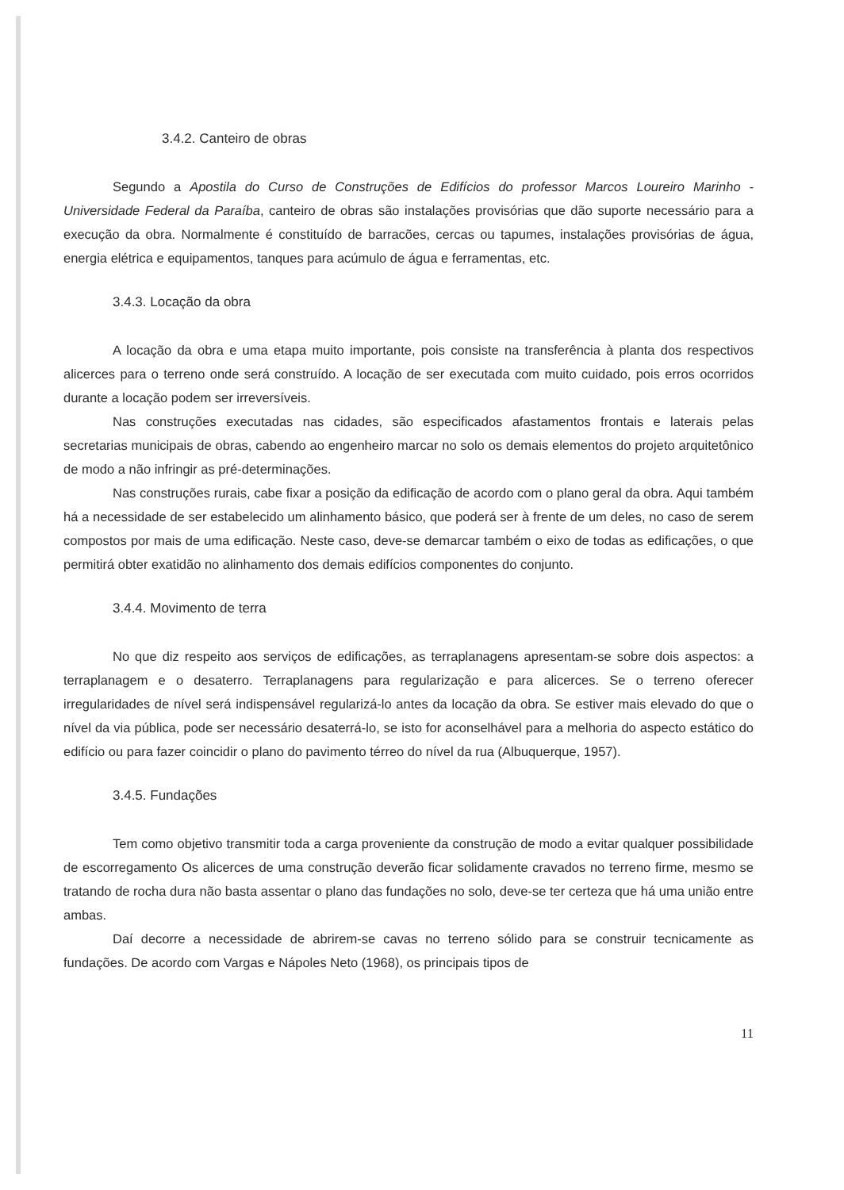3.4.2. Canteiro de obras
Segundo a Apostila do Curso de Construções de Edifícios do professor Marcos Loureiro Marinho - Universidade Federal da Paraíba, canteiro de obras são instalações provisórias que dão suporte necessário para a execução da obra. Normalmente é constituído de barracões, cercas ou tapumes, instalações provisórias de água, energia elétrica e equipamentos, tanques para acúmulo de água e ferramentas, etc.
3.4.3. Locação da obra
A locação da obra e uma etapa muito importante, pois consiste na transferência à planta dos respectivos alicerces para o terreno onde será construído. A locação de ser executada com muito cuidado, pois erros ocorridos durante a locação podem ser irreversíveis.
Nas construções executadas nas cidades, são especificados afastamentos frontais e laterais pelas secretarias municipais de obras, cabendo ao engenheiro marcar no solo os demais elementos do projeto arquitetônico de modo a não infringir as pré-determinações.
Nas construções rurais, cabe fixar a posição da edificação de acordo com o plano geral da obra. Aqui também há a necessidade de ser estabelecido um alinhamento básico, que poderá ser à frente de um deles, no caso de serem compostos por mais de uma edificação. Neste caso, deve-se demarcar também o eixo de todas as edificações, o que permitirá obter exatidão no alinhamento dos demais edifícios componentes do conjunto.
3.4.4. Movimento de terra
No que diz respeito aos serviços de edificações, as terraplanagens apresentam-se sobre dois aspectos: a terraplanagem e o desaterro. Terraplanagens para regularização e para alicerces. Se o terreno oferecer irregularidades de nível será indispensável regularizá-lo antes da locação da obra. Se estiver mais elevado do que o nível da via pública, pode ser necessário desaterrá-lo, se isto for aconselhável para a melhoria do aspecto estático do edifício ou para fazer coincidir o plano do pavimento térreo do nível da rua (Albuquerque, 1957).
3.4.5. Fundações
Tem como objetivo transmitir toda a carga proveniente da construção de modo a evitar qualquer possibilidade de escorregamento Os alicerces de uma construção deverão ficar solidamente cravados no terreno firme, mesmo se tratando de rocha dura não basta assentar o plano das fundações no solo, deve-se ter certeza que há uma união entre ambas.
Daí decorre a necessidade de abrirem-se cavas no terreno sólido para se construir tecnicamente as fundações. De acordo com Vargas e Nápoles Neto (1968), os principais tipos de
11